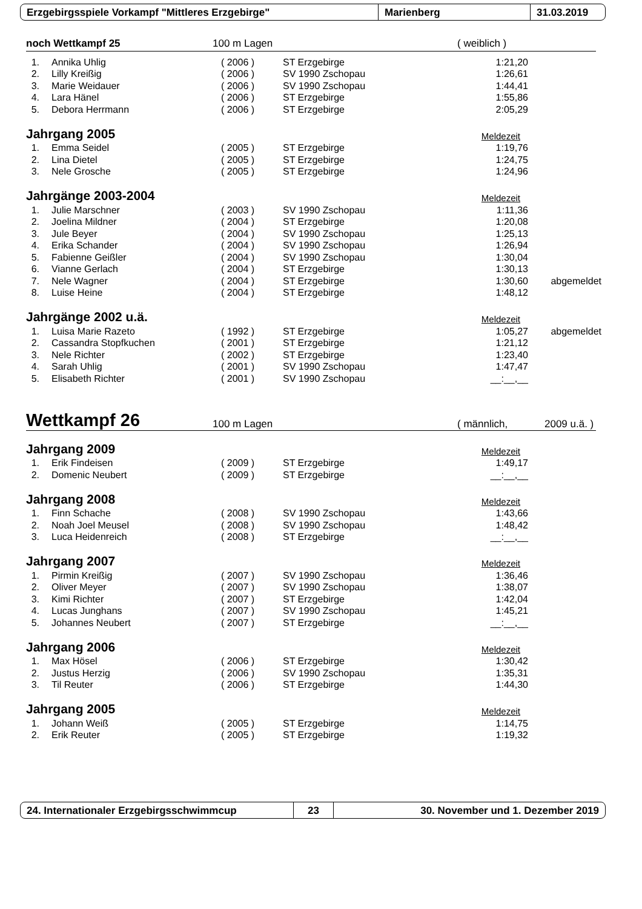Erzgebirgsspiele Vorkampf "Mittleres Erzgebirge" Marienberg 31.03.2019
noch Wettkampf 25 100 m Lagen ( weiblich )
| 1. | Annika Uhlig | ( 2006 ) | ST Erzgebirge | 1:21,20 | |
| 2. | Lilly Kreißig | ( 2006 ) | SV 1990 Zschopau | 1:26,61 | |
| 3. | Marie Weidauer | ( 2006 ) | SV 1990 Zschopau | 1:44,41 | |
| 4. | Lara Hänel | ( 2006 ) | ST Erzgebirge | 1:55,86 | |
| 5. | Debora Herrmann | ( 2006 ) | ST Erzgebirge | 2:05,29 | |
Jahrgang 2005
Meldezeit
| 1. | Emma Seidel | ( 2005 ) | ST Erzgebirge | 1:19,76 | |
| 2. | Lina Dietel | ( 2005 ) | ST Erzgebirge | 1:24,75 | |
| 3. | Nele Grosche | ( 2005 ) | ST Erzgebirge | 1:24,96 | |
Jahrgänge 2003-2004
Meldezeit
| 1. | Julie Marschner | ( 2003 ) | SV 1990 Zschopau | 1:11,36 | |
| 2. | Joelina Mildner | ( 2004 ) | ST Erzgebirge | 1:20,08 | |
| 3. | Jule Beyer | ( 2004 ) | SV 1990 Zschopau | 1:25,13 | |
| 4. | Erika Schander | ( 2004 ) | SV 1990 Zschopau | 1:26,94 | |
| 5. | Fabienne Geißler | ( 2004 ) | SV 1990 Zschopau | 1:30,04 | |
| 6. | Vianne Gerlach | ( 2004 ) | ST Erzgebirge | 1:30,13 | |
| 7. | Nele Wagner | ( 2004 ) | ST Erzgebirge | 1:30,60 | abgemeldet |
| 8. | Luise Heine | ( 2004 ) | ST Erzgebirge | 1:48,12 | |
Jahrgänge 2002 u.ä.
Meldezeit
| 1. | Luisa Marie Razeto | ( 1992 ) | ST Erzgebirge | 1:05,27 | abgemeldet |
| 2. | Cassandra Stopfkuchen | ( 2001 ) | ST Erzgebirge | 1:21,12 | |
| 3. | Nele Richter | ( 2002 ) | ST Erzgebirge | 1:23,40 | |
| 4. | Sarah Uhlig | ( 2001 ) | SV 1990 Zschopau | 1:47,47 | |
| 5. | Elisabeth Richter | ( 2001 ) | SV 1990 Zschopau | __:__,__ | |
Wettkampf 26 100 m Lagen ( männlich, 2009 u.ä. )
Jahrgang 2009
Meldezeit
| 1. | Erik Findeisen | ( 2009 ) | ST Erzgebirge | 1:49,17 | |
| 2. | Domenic Neubert | ( 2009 ) | ST Erzgebirge | __:__,__ | |
Jahrgang 2008
Meldezeit
| 1. | Finn Schache | ( 2008 ) | SV 1990 Zschopau | 1:43,66 | |
| 2. | Noah Joel Meusel | ( 2008 ) | SV 1990 Zschopau | 1:48,42 | |
| 3. | Luca Heidenreich | ( 2008 ) | ST Erzgebirge | __:__,__ | |
Jahrgang 2007
Meldezeit
| 1. | Pirmin Kreißig | ( 2007 ) | SV 1990 Zschopau | 1:36,46 | |
| 2. | Oliver Meyer | ( 2007 ) | SV 1990 Zschopau | 1:38,07 | |
| 3. | Kimi Richter | ( 2007 ) | ST Erzgebirge | 1:42,04 | |
| 4. | Lucas Junghans | ( 2007 ) | SV 1990 Zschopau | 1:45,21 | |
| 5. | Johannes Neubert | ( 2007 ) | ST Erzgebirge | __:__,__ | |
Jahrgang 2006
Meldezeit
| 1. | Max Hösel | ( 2006 ) | ST Erzgebirge | 1:30,42 | |
| 2. | Justus Herzig | ( 2006 ) | SV 1990 Zschopau | 1:35,31 | |
| 3. | Til Reuter | ( 2006 ) | ST Erzgebirge | 1:44,30 | |
Jahrgang 2005
Meldezeit
| 1. | Johann Weiß | ( 2005 ) | ST Erzgebirge | 1:14,75 | |
| 2. | Erik Reuter | ( 2005 ) | ST Erzgebirge | 1:19,32 | |
24. Internationaler Erzgebirgsschwimmcup 23 30. November und 1. Dezember 2019